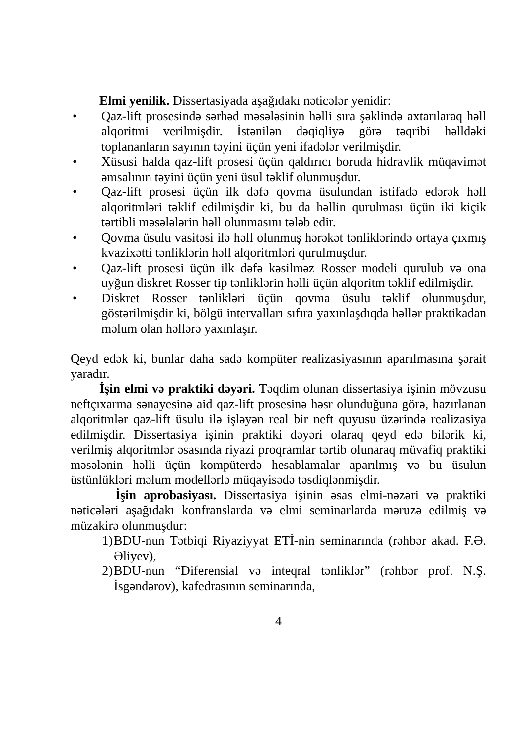Elmi yenilik. Dissertasiyada aşağıdakı nəticələr yenidir:
• Qaz-lift prosesində sərhəd məsələsinin həlli sıra şəklində axtarılaraq həll alqoritmi verilmişdir. İstənilən dəqiqliyə görə təqribi həlldəki toplananların sayının təyini üçün yeni ifadələr verilmişdir.
• Xüsusi halda qaz-lift prosesi üçün qaldırıcı boruda hidravlik müqavimət əmsalının təyini üçün yeni üsul təklif olunmuşdur.
• Qaz-lift prosesi üçün ilk dəfə qovma üsulundan istifadə edərək həll alqoritmləri təklif edilmişdir ki, bu da həllin qurulması üçün iki kiçik tərtibli məsələlərin həll olunmasını tələb edir.
• Qovma üsulu vasitəsi ilə həll olunmuş hərəkət tənliklərində ortaya çıxmış kvazixətti tənliklərin həll alqoritmləri qurulmuşdur.
• Qaz-lift prosesi üçün ilk dəfə kəsilməz Rosser modeli qurulub və ona uyğun diskret Rosser tip tənliklərin həlli üçün alqoritm təklif edilmişdir.
• Diskret Rosser tənlikləri üçün qovma üsulu təklif olunmuşdur, göstərilmişdir ki, bölgü intervalları sıfıra yaxınlaşdıqda həllər praktikadan məlum olan həllərə yaxınlaşır.
Qeyd edək ki, bunlar daha sadə kompüter realizasiyasının aparılmasına şərait yaradır.
İşin elmi və praktiki dəyəri. Təqdim olunan dissertasiya işinin mövzusu neftçıxarma sənayesinə aid qaz-lift prosesinə həsr olunduğuna görə, hazırlanan alqoritmlər qaz-lift üsulu ilə işləyən real bir neft quyusu üzərində realizasiya edilmişdir. Dissertasiya işinin praktiki dəyəri olaraq qeyd edə bilərik ki, verilmiş alqoritmlər əsasında riyazi proqramlar tərtib olunaraq müvafiq praktiki məsələnin həlli üçün kompüterdə hesablamalar aparılmış və bu üsulun üstünlükləri məlum modellərlə müqayisədə təsdiqlənmişdir.
İşin aprobasiyası. Dissertasiya işinin əsas elmi-nəzəri və praktiki nəticələri aşağıdakı konfranslarda və elmi seminarlarda məruzə edilmiş və müzakirə olunmuşdur:
1) BDU-nun Tətbiqi Riyaziyyat ETİ-nin seminarında (rəhbər akad. F.Ə. Əliyev),
2) BDU-nun “Diferensial və inteqral tənliklər” (rəhbər prof. N.Ş. İsgəndərov), kafedrasının seminarında,
4